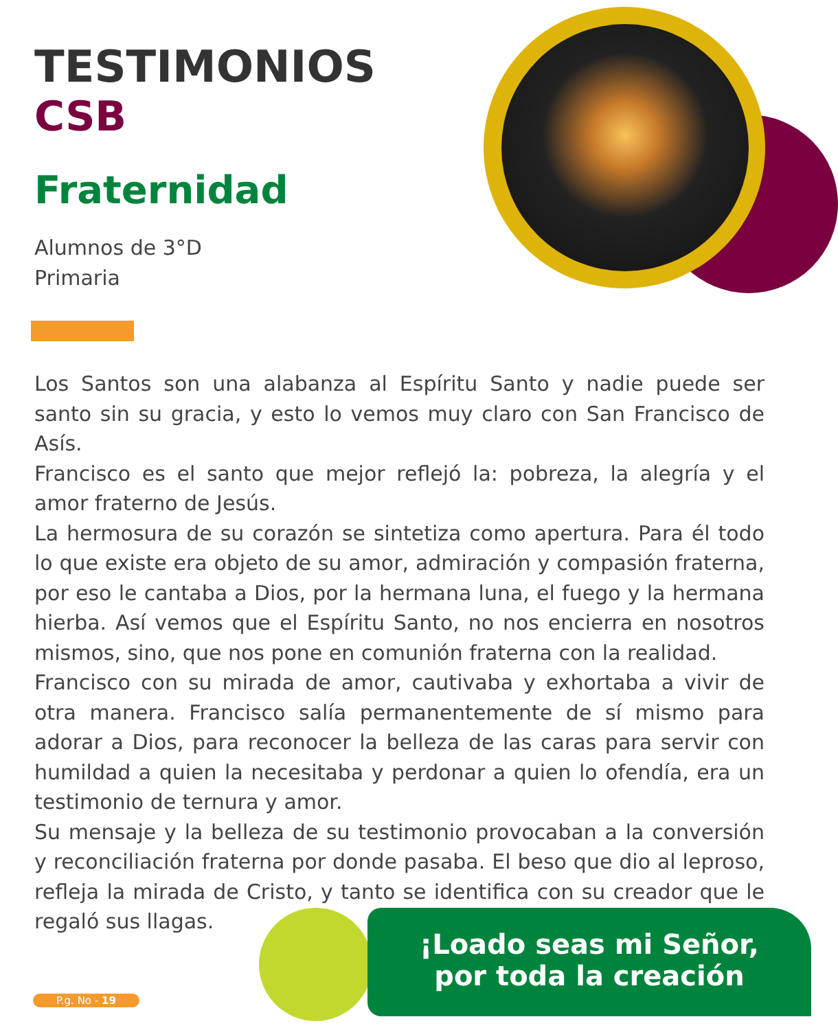TESTIMONIOS
CSB
Fraternidad
Alumnos de 3°D
Primaria
Los Santos son una alabanza al Espíritu Santo y nadie puede ser santo sin su gracia, y esto lo vemos muy claro con San Francisco de Asís.
Francisco es el santo que mejor reflejó la: pobreza, la alegría y el amor fraterno de Jesús.
La hermosura de su corazón se sintetiza como apertura. Para él todo lo que existe era objeto de su amor, admiración y compasión fraterna, por eso le cantaba a Dios, por la hermana luna, el fuego y la hermana hierba. Así vemos que el Espíritu Santo, no nos encierra en nosotros mismos, sino, que nos pone en comunión fraterna con la realidad.
Francisco con su mirada de amor, cautivaba y exhortaba a vivir de otra manera. Francisco salía permanentemente de sí mismo para adorar a Dios, para reconocer la belleza de las caras para servir con humildad a quien la necesitaba y perdonar a quien lo ofendía, era un testimonio de ternura y amor.
Su mensaje y la belleza de su testimonio provocaban a la conversión y reconciliación fraterna por donde pasaba. El beso que dio al leproso, refleja la mirada de Cristo, y tanto se identifica con su creador que le regaló sus llagas.
¡Loado seas mi Señor,
por toda la creación
P.g. No - 19